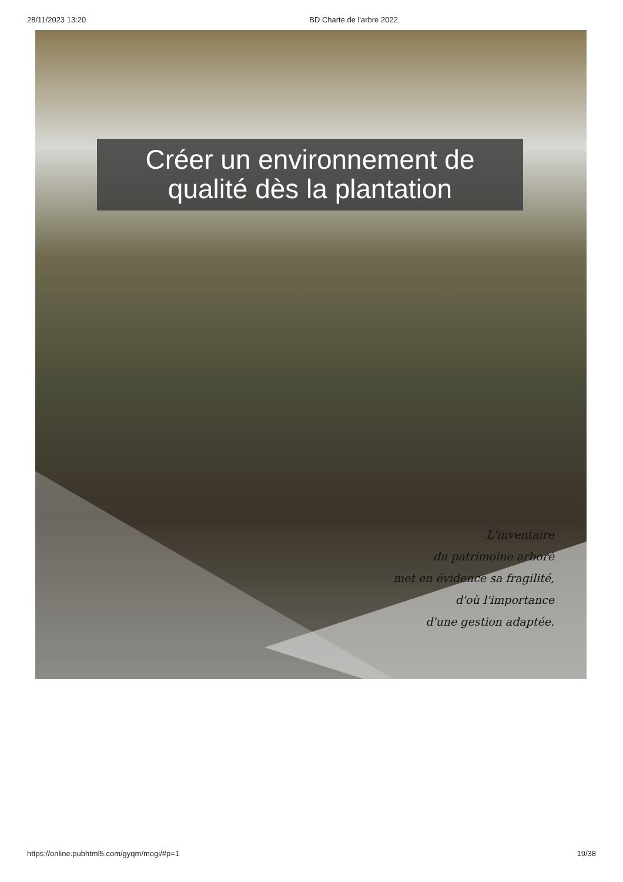28/11/2023 13:20 BD Charte de l'arbre 2022
Créer un environnement de
qualité dès la plantation
L'inventaire
du patrimoine arboré
met en évidence sa fragilité,
d'où l'importance
d'une gestion adaptée.
https://online.pubhtml5.com/gyqm/mogi/#p=1 19/38